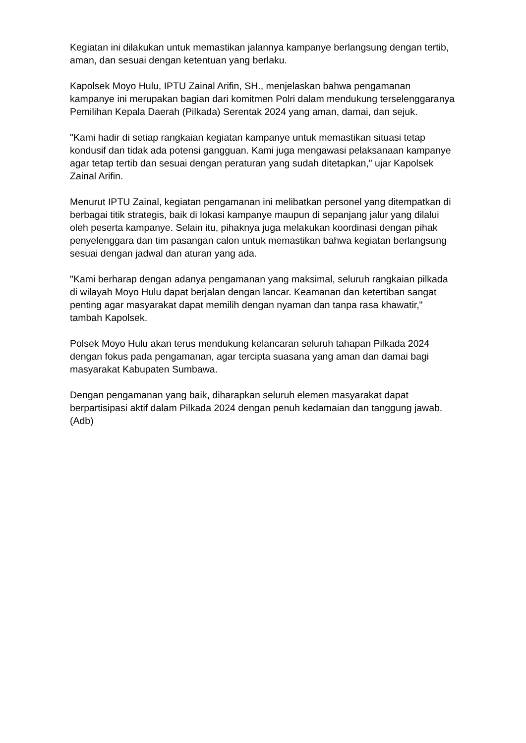Kegiatan ini dilakukan untuk memastikan jalannya kampanye berlangsung dengan tertib, aman, dan sesuai dengan ketentuan yang berlaku.
Kapolsek Moyo Hulu, IPTU Zainal Arifin, SH., menjelaskan bahwa pengamanan kampanye ini merupakan bagian dari komitmen Polri dalam mendukung terselenggaranya Pemilihan Kepala Daerah (Pilkada) Serentak 2024 yang aman, damai, dan sejuk.
"Kami hadir di setiap rangkaian kegiatan kampanye untuk memastikan situasi tetap kondusif dan tidak ada potensi gangguan. Kami juga mengawasi pelaksanaan kampanye agar tetap tertib dan sesuai dengan peraturan yang sudah ditetapkan," ujar Kapolsek Zainal Arifin.
Menurut IPTU Zainal, kegiatan pengamanan ini melibatkan personel yang ditempatkan di berbagai titik strategis, baik di lokasi kampanye maupun di sepanjang jalur yang dilalui oleh peserta kampanye. Selain itu, pihaknya juga melakukan koordinasi dengan pihak penyelenggara dan tim pasangan calon untuk memastikan bahwa kegiatan berlangsung sesuai dengan jadwal dan aturan yang ada.
"Kami berharap dengan adanya pengamanan yang maksimal, seluruh rangkaian pilkada di wilayah Moyo Hulu dapat berjalan dengan lancar. Keamanan dan ketertiban sangat penting agar masyarakat dapat memilih dengan nyaman dan tanpa rasa khawatir," tambah Kapolsek.
Polsek Moyo Hulu akan terus mendukung kelancaran seluruh tahapan Pilkada 2024 dengan fokus pada pengamanan, agar tercipta suasana yang aman dan damai bagi masyarakat Kabupaten Sumbawa.
Dengan pengamanan yang baik, diharapkan seluruh elemen masyarakat dapat berpartisipasi aktif dalam Pilkada 2024 dengan penuh kedamaian dan tanggung jawab. (Adb)